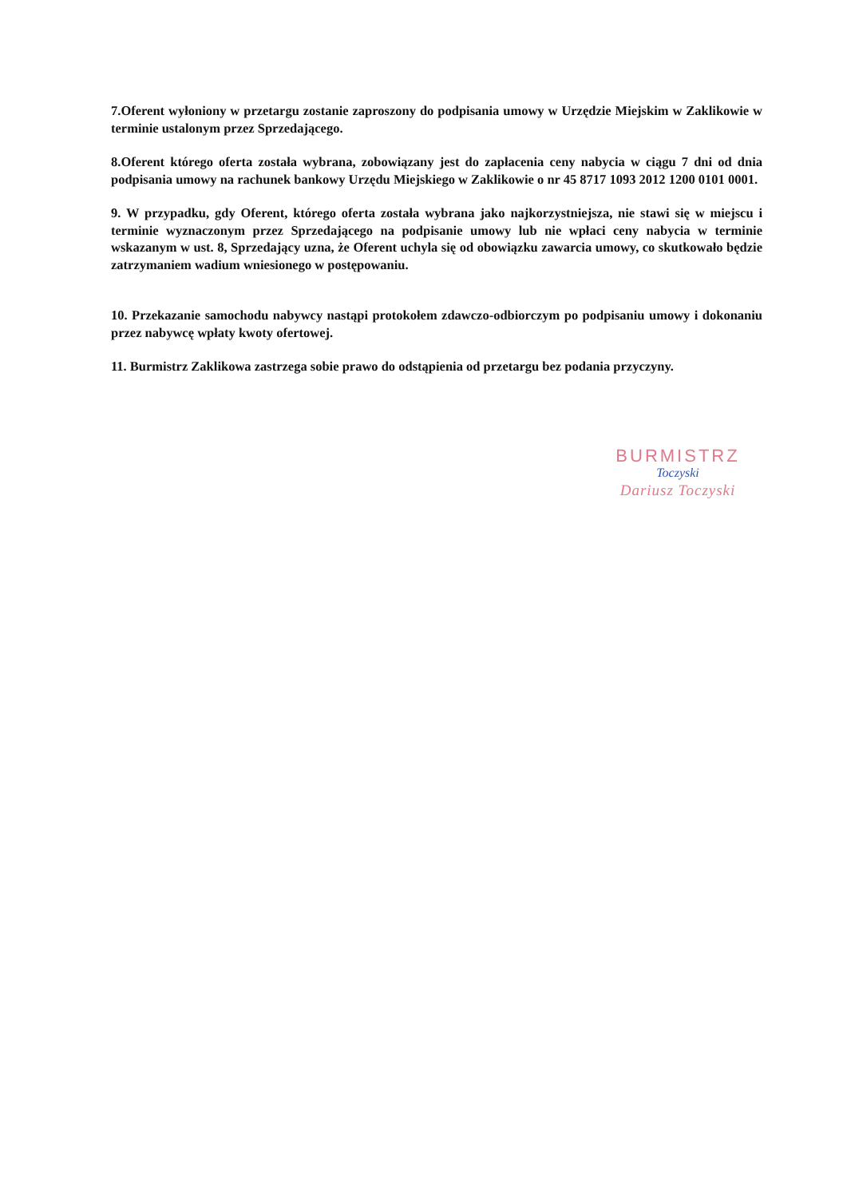7.Oferent wyłoniony w przetargu zostanie zaproszony do podpisania umowy w Urzędzie Miejskim w Zaklikowie w terminie ustalonym przez Sprzedającego.
8.Oferent którego oferta została wybrana, zobowiązany jest do zapłacenia ceny nabycia w ciągu 7 dni od dnia podpisania umowy na rachunek bankowy Urzędu Miejskiego w Zaklikowie o nr 45 8717 1093 2012 1200 0101 0001.
9. W przypadku, gdy Oferent, którego oferta została wybrana jako najkorzystniejsza, nie stawi się w miejscu i terminie wyznaczonym przez Sprzedającego na podpisanie umowy lub nie wpłaci ceny nabycia w terminie wskazanym w ust. 8, Sprzedający uzna, że Oferent uchyla się od obowiązku zawarcia umowy, co skutkowało będzie zatrzymaniem wadium wniesionego w postępowaniu.
10. Przekazanie samochodu nabywcy nastąpi protokołem zdawczo-odbiorczym po podpisaniu umowy i dokonaniu przez nabywcę wpłaty kwoty ofertowej.
11. Burmistrz Zaklikowa zastrzega sobie prawo do odstąpienia od przetargu bez podania przyczyny.
BURMISTRZ
Toczyski
Dariusz Toczyski